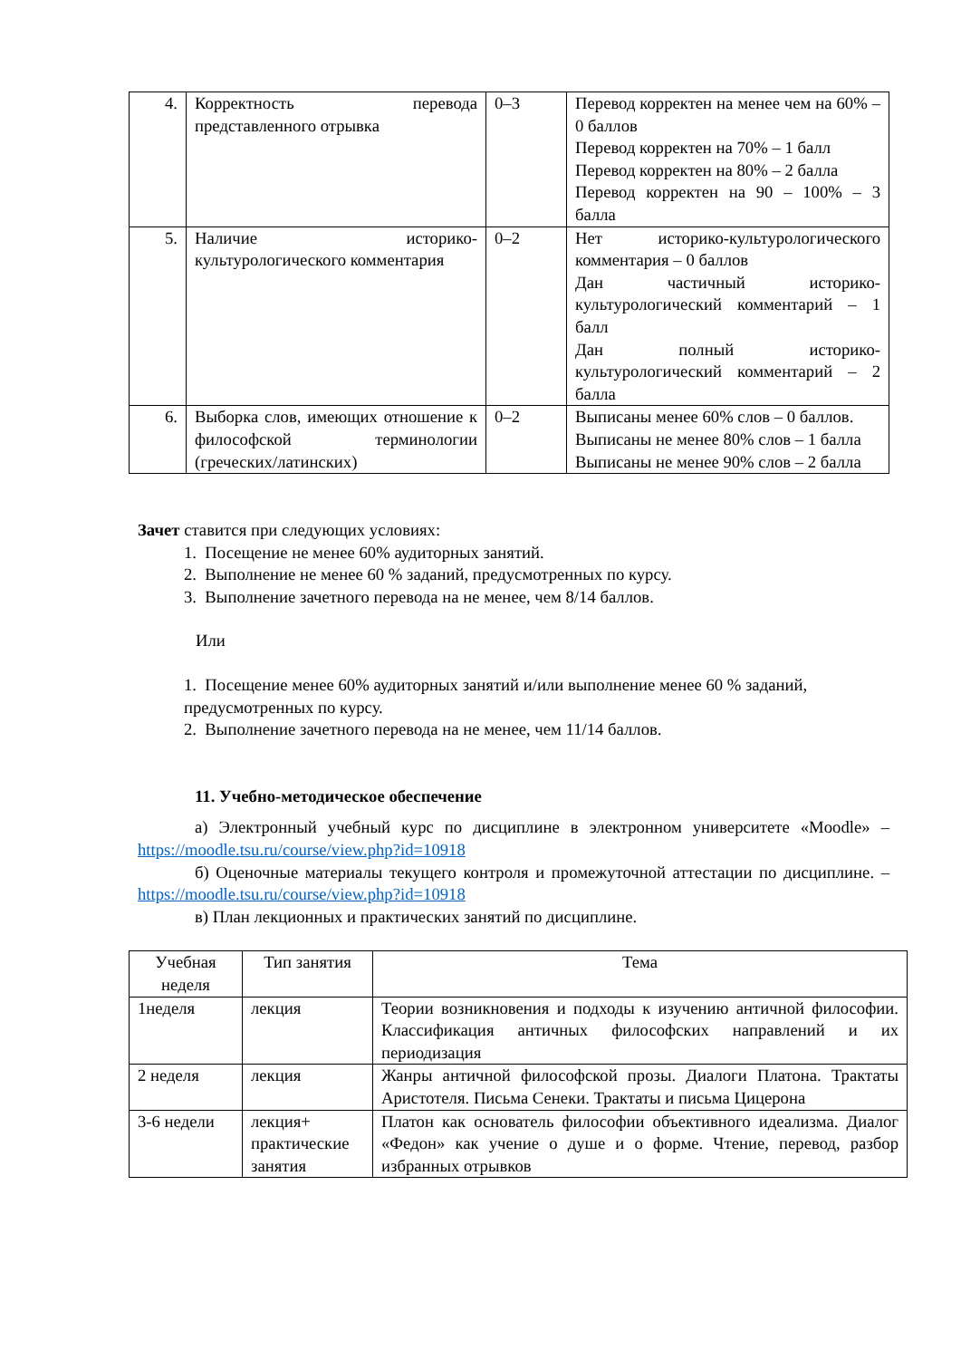| 4. | Корректность перевода представленного отрывка | 0–3 | Перевод корректен на менее чем на 60% – 0 баллов Перевод корректен на 70% – 1 балл Перевод корректен на 80% – 2 балла Перевод корректен на 90 – 100% – 3 балла |
| 5. | Наличие историко-культурологического комментария | 0–2 | Нет историко-культурологического комментария – 0 баллов Дан частичный историко-культурологический комментарий – 1 балл Дан полный историко-культурологический комментарий – 2 балла |
| 6. | Выборка слов, имеющих отношение к философской терминологии (греческих/латинских) | 0–2 | Выписаны менее 60% слов – 0 баллов. Выписаны не менее 80% слов – 1 балла Выписаны не менее 90% слов – 2 балла |
Зачет ставится при следующих условиях:
1. Посещение не менее 60% аудиторных занятий.
2. Выполнение не менее 60 % заданий, предусмотренных по курсу.
3. Выполнение зачетного перевода на не менее, чем 8/14 баллов.
Или
1. Посещение менее 60% аудиторных занятий и/или выполнение менее 60 % заданий, предусмотренных по курсу.
2. Выполнение зачетного перевода на не менее, чем 11/14 баллов.
11. Учебно-методическое обеспечение
а) Электронный учебный курс по дисциплине в электронном университете «Moodle» – https://moodle.tsu.ru/course/view.php?id=10918
б) Оценочные материалы текущего контроля и промежуточной аттестации по дисциплине. – https://moodle.tsu.ru/course/view.php?id=10918
в) План лекционных и практических занятий по дисциплине.
| Учебная неделя | Тип занятия | Тема |
| --- | --- | --- |
| 1неделя | лекция | Теории возникновения и подходы к изучению античной философии. Классификация античных философских направлений и их периодизация |
| 2 неделя | лекция | Жанры античной философской прозы. Диалоги Платона. Трактаты Аристотеля. Письма Сенеки. Трактаты и письма Цицерона |
| 3-6 недели | лекция+ практические занятия | Платон как основатель философии объективного идеализма. Диалог «Федон» как учение о душе и о форме. Чтение, перевод, разбор избранных отрывков |